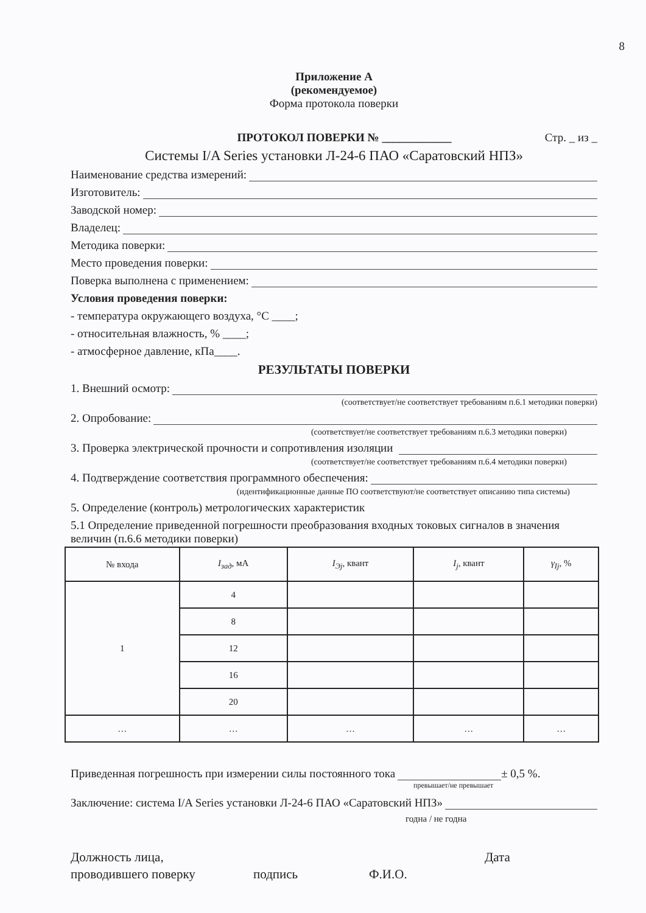8
Приложение А
(рекомендуемое)
Форма протокола поверки
ПРОТОКОЛ ПОВЕРКИ № ____________
Стр. _ из _
Системы I/A Series установки Л-24-6 ПАО «Саратовский НПЗ»
Наименование средства измерений:
Изготовитель:
Заводской номер:
Владелец:
Методика поверки:
Место проведения поверки:
Поверка выполнена с применением:
Условия проведения поверки:
- температура окружающего воздуха, °С ____;
- относительная влажность, % ____;
- атмосферное давление, кПа____.
РЕЗУЛЬТАТЫ ПОВЕРКИ
1. Внешний осмотр:
(соответствует/не соответствует требованиям п.6.1 методики поверки)
2. Опробование:
(соответствует/не соответствует требованиям п.6.3 методики поверки)
3. Проверка электрической прочности и сопротивления изоляции
(соответствует/не соответствует требованиям п.6.4 методики поверки)
4. Подтверждение соответствия программного обеспечения:
(идентификационные данные ПО соответствуют/не соответствует описанию типа системы)
5. Определение (контроль) метрологических характеристик
5.1 Определение приведенной погрешности преобразования входных токовых сигналов в значения величин (п.6.6 методики поверки)
| № входа | I<sub>зад</sub> , мА | I<sub>Эj</sub> , квант | I<sub>j</sub> , квант | γ<sub>Ij</sub> , % |
| --- | --- | --- | --- | --- |
| 1 | 4 | | | |
| | 8 | | | |
| | 12 | | | |
| | 16 | | | |
| | 20 | | | |
| … | … | … | … | … |
Приведенная погрешность при измерении силы постоянного тока ± 0,5 %.
превышает/не превышает
Заключение: система I/A Series установки Л-24-6 ПАО «Саратовский НПЗ»
годна / не годна
Должность лица,
проводившего поверку
подпись
Ф.И.О. Дата